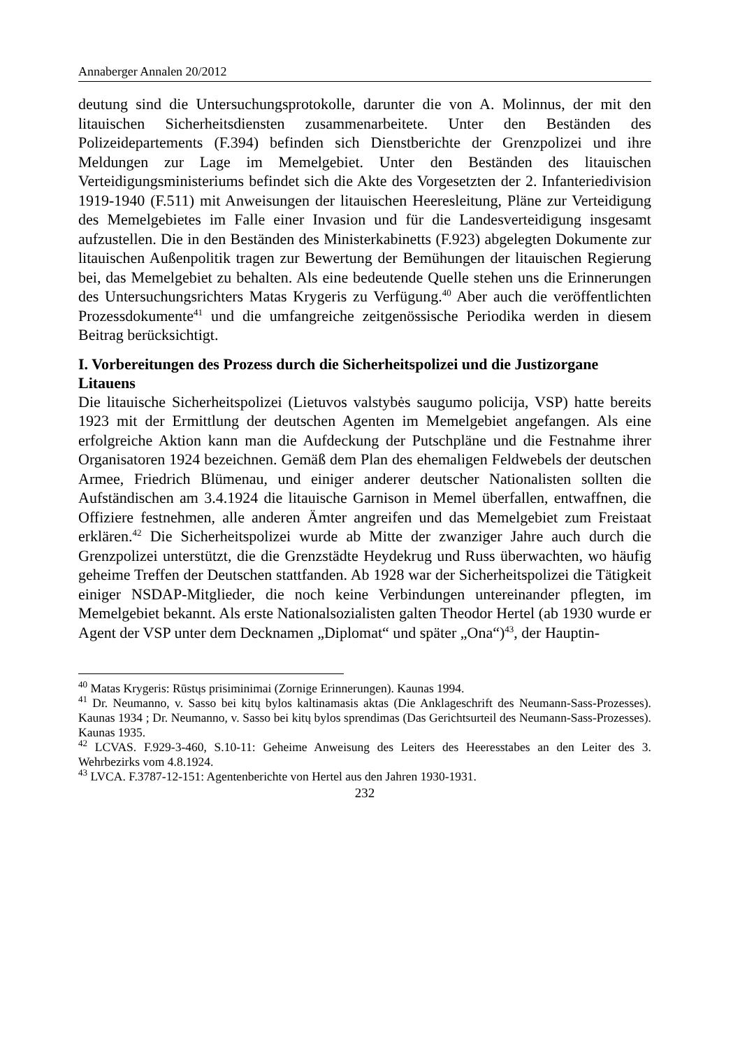Annaberger Annalen 20/2012
deutung sind die Untersuchungsprotokolle, darunter die von A. Molinnus, der mit den litauischen Sicherheitsdiensten zusammenarbeitete. Unter den Beständen des Polizeidepartements (F.394) befinden sich Dienstberichte der Grenzpolizei und ihre Meldungen zur Lage im Memelgebiet. Unter den Beständen des litauischen Verteidigungsministeriums befindet sich die Akte des Vorgesetzten der 2. Infanteriedivision 1919-1940 (F.511) mit Anweisungen der litauischen Heeresleitung, Pläne zur Verteidigung des Memelgebietes im Falle einer Invasion und für die Landesverteidigung insgesamt aufzustellen. Die in den Beständen des Ministerkabinetts (F.923) abgelegten Dokumente zur litauischen Außenpolitik tragen zur Bewertung der Bemühungen der litauischen Regierung bei, das Memelgebiet zu behalten. Als eine bedeutende Quelle stehen uns die Erinnerungen des Untersuchungsrichters Matas Krygeris zu Verfügung.<sup>40</sup> Aber auch die veröffentlichten Prozessdokumente<sup>41</sup> und die umfangreiche zeitgenössische Periodika werden in diesem Beitrag berücksichtigt.
I. Vorbereitungen des Prozess durch die Sicherheitspolizei und die Justizorgane Litauens
Die litauische Sicherheitspolizei (Lietuvos valstybės saugumo policija, VSP) hatte bereits 1923 mit der Ermittlung der deutschen Agenten im Memelgebiet angefangen. Als eine erfolgreiche Aktion kann man die Aufdeckung der Putschpläne und die Festnahme ihrer Organisatoren 1924 bezeichnen. Gemäß dem Plan des ehemaligen Feldwebels der deutschen Armee, Friedrich Blümenau, und einiger anderer deutscher Nationalisten sollten die Aufständischen am 3.4.1924 die litauische Garnison in Memel überfallen, entwaffnen, die Offiziere festnehmen, alle anderen Ämter angreifen und das Memelgebiet zum Freistaat erklären.<sup>42</sup> Die Sicherheitspolizei wurde ab Mitte der zwanziger Jahre auch durch die Grenzpolizei unterstützt, die die Grenzstädte Heydekrug und Russ überwachten, wo häufig geheime Treffen der Deutschen stattfanden. Ab 1928 war der Sicherheitspolizei die Tätigkeit einiger NSDAP-Mitglieder, die noch keine Verbindungen untereinander pflegten, im Memelgebiet bekannt. Als erste Nationalsozialisten galten Theodor Hertel (ab 1930 wurde er Agent der VSP unter dem Decknamen „Diplomat“ und später „Ona“)<sup>43</sup>, der Hauptin-
<sup>40</sup> Matas Krygeris: Rūstųs prisiminimai (Zornige Erinnerungen). Kaunas 1994.
<sup>41</sup> Dr. Neumanno, v. Sasso bei kitų bylos kaltinamasis aktas (Die Anklageschrift des Neumann-Sass-Prozesses). Kaunas 1934 ; Dr. Neumanno, v. Sasso bei kitų bylos sprendimas (Das Gerichtsurteil des Neumann-Sass-Prozesses). Kaunas 1935.
<sup>42</sup> LCVAS. F.929-3-460, S.10-11: Geheime Anweisung des Leiters des Heeresstabes an den Leiter des 3. Wehrbezirks vom 4.8.1924.
<sup>43</sup> LVCA. F.3787-12-151: Agentenberichte von Hertel aus den Jahren 1930-1931.
232